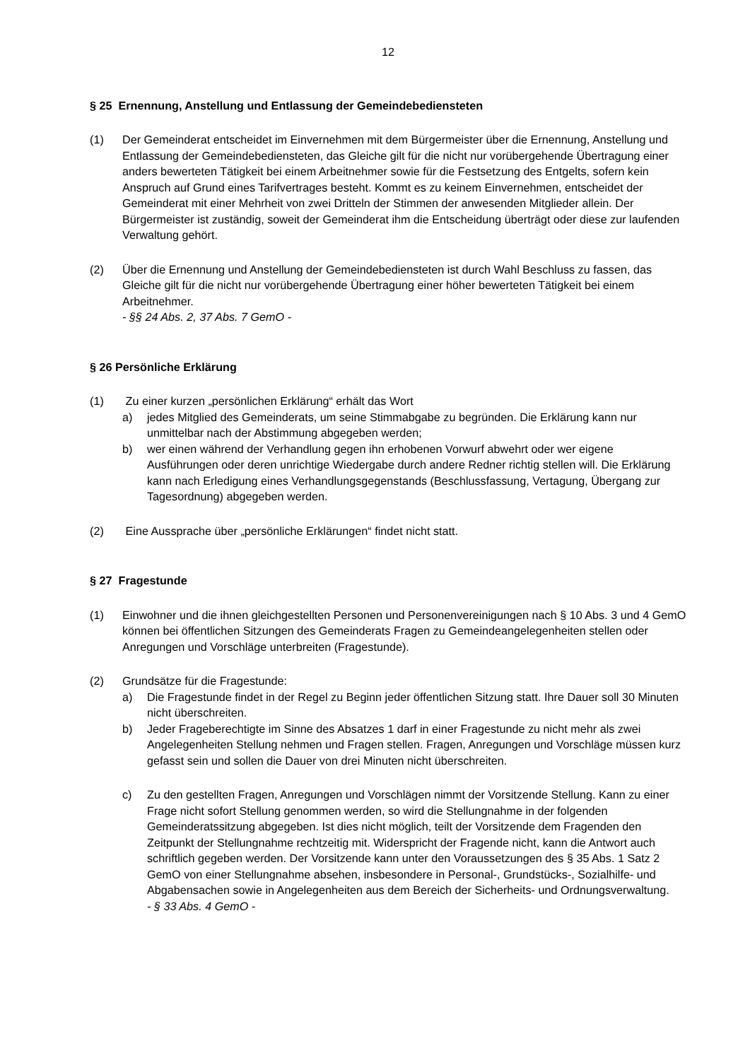12
§ 25 Ernennung, Anstellung und Entlassung der Gemeindebediensteten
(1) Der Gemeinderat entscheidet im Einvernehmen mit dem Bürgermeister über die Ernennung, Anstellung und Entlassung der Gemeindebediensteten, das Gleiche gilt für die nicht nur vorübergehende Übertragung einer anders bewerteten Tätigkeit bei einem Arbeitnehmer sowie für die Festsetzung des Entgelts, sofern kein Anspruch auf Grund eines Tarifvertrages besteht. Kommt es zu keinem Einvernehmen, entscheidet der Gemeinderat mit einer Mehrheit von zwei Dritteln der Stimmen der anwesenden Mitglieder allein. Der Bürgermeister ist zuständig, soweit der Gemeinderat ihm die Entscheidung überträgt oder diese zur laufenden Verwaltung gehört.
(2) Über die Ernennung und Anstellung der Gemeindebediensteten ist durch Wahl Beschluss zu fassen, das Gleiche gilt für die nicht nur vorübergehende Übertragung einer höher bewerteten Tätigkeit bei einem Arbeitnehmer.
- §§ 24 Abs. 2, 37 Abs. 7 GemO -
§ 26 Persönliche Erklärung
(1) Zu einer kurzen „persönlichen Erklärung“ erhält das Wort
a) jedes Mitglied des Gemeinderats, um seine Stimmabgabe zu begründen. Die Erklärung kann nur unmittelbar nach der Abstimmung abgegeben werden;
b) wer einen während der Verhandlung gegen ihn erhobenen Vorwurf abwehrt oder wer eigene Ausführungen oder deren unrichtige Wiedergabe durch andere Redner richtig stellen will. Die Erklärung kann nach Erledigung eines Verhandlungsgegenstands (Beschlussfassung, Vertagung, Übergang zur Tagesordnung) abgegeben werden.
(2) Eine Aussprache über „persönliche Erklärungen“ findet nicht statt.
§ 27 Fragestunde
(1) Einwohner und die ihnen gleichgestellten Personen und Personenvereinigungen nach § 10 Abs. 3 und 4 GemO können bei öffentlichen Sitzungen des Gemeinderats Fragen zu Gemeindeangelegenheiten stellen oder Anregungen und Vorschläge unterbreiten (Fragestunde).
(2) Grundsätze für die Fragestunde:
a) Die Fragestunde findet in der Regel zu Beginn jeder öffentlichen Sitzung statt. Ihre Dauer soll 30 Minuten nicht überschreiten.
b) Jeder Frageberechtigte im Sinne des Absatzes 1 darf in einer Fragestunde zu nicht mehr als zwei Angelegenheiten Stellung nehmen und Fragen stellen. Fragen, Anregungen und Vorschläge müssen kurz gefasst sein und sollen die Dauer von drei Minuten nicht überschreiten.
c) Zu den gestellten Fragen, Anregungen und Vorschlägen nimmt der Vorsitzende Stellung. Kann zu einer Frage nicht sofort Stellung genommen werden, so wird die Stellungnahme in der folgenden Gemeinderatssitzung abgegeben. Ist dies nicht möglich, teilt der Vorsitzende dem Fragenden den Zeitpunkt der Stellungnahme rechtzeitig mit. Widerspricht der Fragende nicht, kann die Antwort auch schriftlich gegeben werden. Der Vorsitzende kann unter den Voraussetzungen des § 35 Abs. 1 Satz 2 GemO von einer Stellungnahme absehen, insbesondere in Personal-, Grundstücks-, Sozialhilfe- und Abgabensachen sowie in Angelegenheiten aus dem Bereich der Sicherheits- und Ordnungsverwaltung.
- § 33 Abs. 4 GemO -